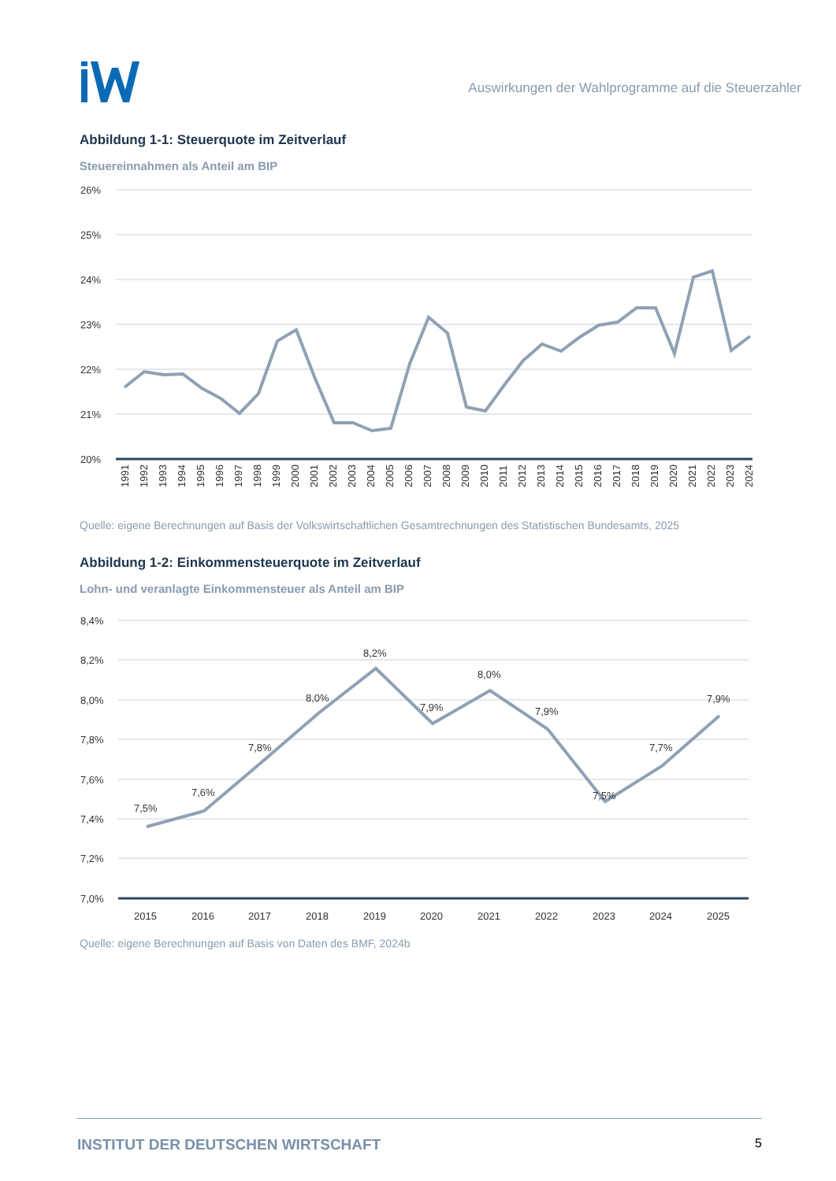Auswirkungen der Wahlprogramme auf die Steuerzahler
Abbildung 1-1: Steuerquote im Zeitverlauf
Steuereinnahmen als Anteil am BIP
26%
25%
24%
23%
22%
21%
20%
1991
1992
1993
1994
1995
1996
1997
1998
1999
2000
2001
2002
2003
2004
2005
2006
2007
2008
2009
2010
2011
2012
2013
2014
2015
2016
2017
2018
2019
2020
2021
2022
2023
2024
Quelle: eigene Berechnungen auf Basis der Volkswirtschaftlichen Gesamtrechnungen des Statistischen Bundesamts, 2025
Abbildung 1-2: Einkommensteuerquote im Zeitverlauf
Lohn- und veranlagte Einkommensteuer als Anteil am BIP
8,4%
8,2%
8,0%
7,8%
7,6%
7,4%
7,2%
7,0%
7,5%
7,6%
7,8%
8,0%
8,2%
7,9%
8,0%
7,9%
7,5%
7,7%
7,9%
2015
2016
2017
2018
2019
2020
2021
2022
2023
2024
2025
Quelle: eigene Berechnungen auf Basis von Daten des BMF, 2024b
INSTITUT DER DEUTSCHEN WIRTSCHAFT 5